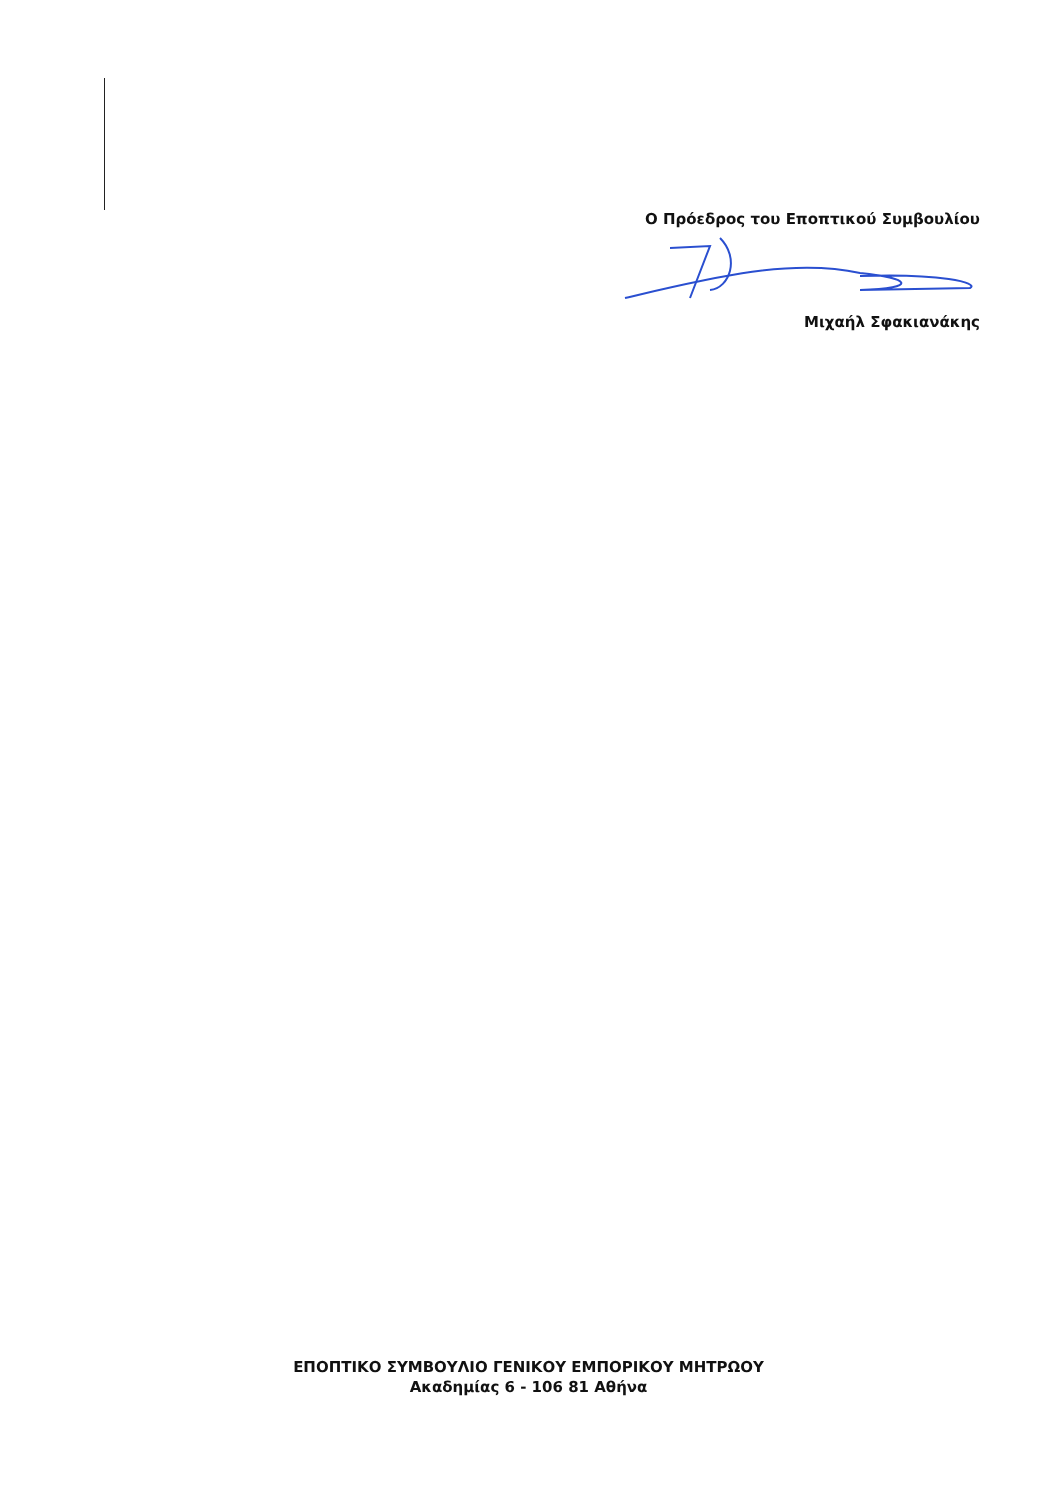Ο Πρόεδρος του Εποπτικού Συμβουλίου
Μιχαήλ Σφακιανάκης
ΕΠΟΠΤΙΚΟ ΣΥΜΒΟΥΛΙΟ ΓΕΝΙΚΟΥ ΕΜΠΟΡΙΚΟΥ ΜΗΤΡΩΟΥ
Ακαδημίας 6 - 106 81 Αθήνα